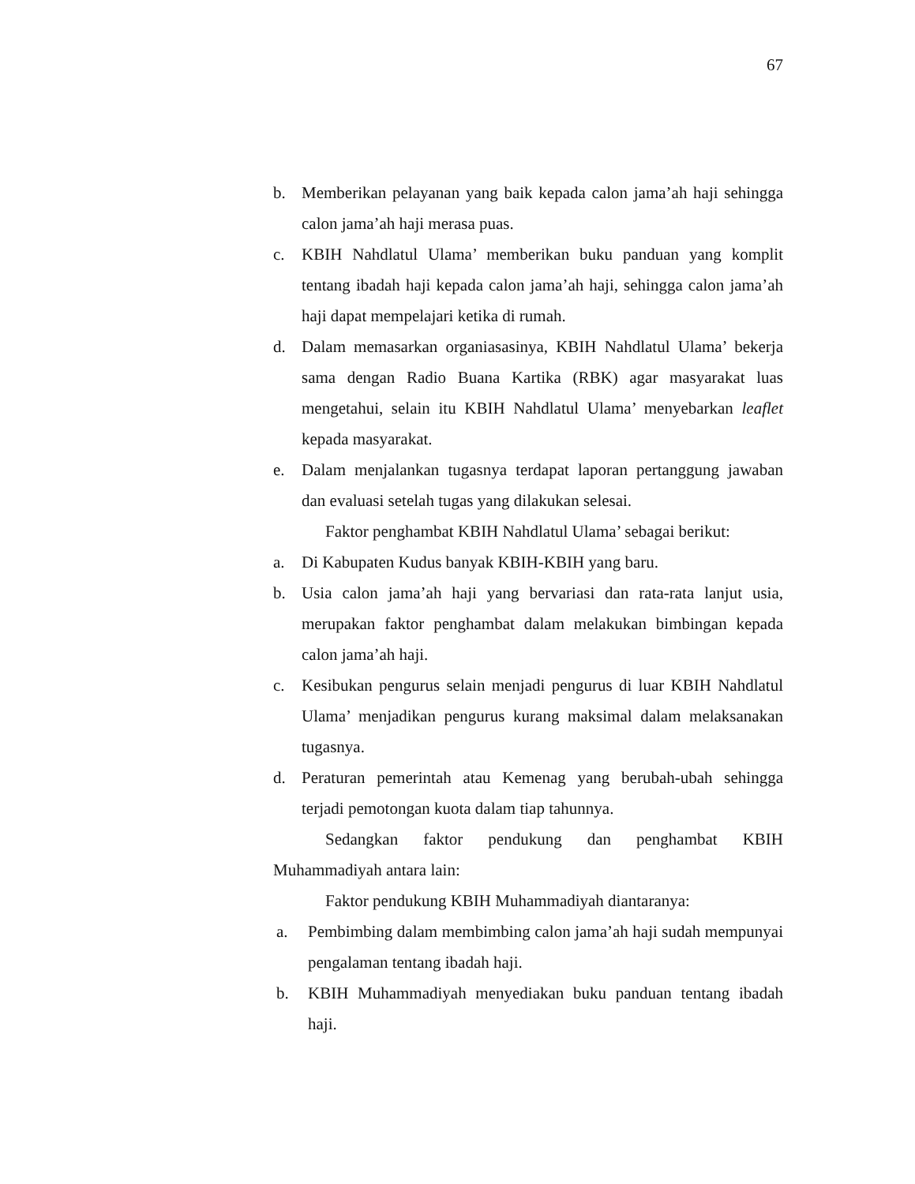67
b. Memberikan pelayanan yang baik kepada calon jama’ah haji sehingga calon jama’ah haji merasa puas.
c. KBIH Nahdlatul Ulama’ memberikan buku panduan yang komplit tentang ibadah haji kepada calon jama’ah haji, sehingga calon jama’ah haji dapat mempelajari ketika di rumah.
d. Dalam memasarkan organiasasinya, KBIH Nahdlatul Ulama’ bekerja sama dengan Radio Buana Kartika (RBK) agar masyarakat luas mengetahui, selain itu KBIH Nahdlatul Ulama’ menyebarkan leaflet kepada masyarakat.
e. Dalam menjalankan tugasnya terdapat laporan pertanggung jawaban dan evaluasi setelah tugas yang dilakukan selesai.
Faktor penghambat KBIH Nahdlatul Ulama’ sebagai berikut:
a. Di Kabupaten Kudus banyak KBIH-KBIH yang baru.
b. Usia calon jama’ah haji yang bervariasi dan rata-rata lanjut usia, merupakan faktor penghambat dalam melakukan bimbingan kepada calon jama’ah haji.
c. Kesibukan pengurus selain menjadi pengurus di luar KBIH Nahdlatul Ulama’ menjadikan pengurus kurang maksimal dalam melaksanakan tugasnya.
d. Peraturan pemerintah atau Kemenag yang berubah-ubah sehingga terjadi pemotongan kuota dalam tiap tahunnya.
Sedangkan faktor pendukung dan penghambat KBIH Muhammadiyah antara lain:
Faktor pendukung KBIH Muhammadiyah diantaranya:
a. Pembimbing dalam membimbing calon jama’ah haji sudah mempunyai pengalaman tentang ibadah haji.
b. KBIH Muhammadiyah menyediakan buku panduan tentang ibadah haji.